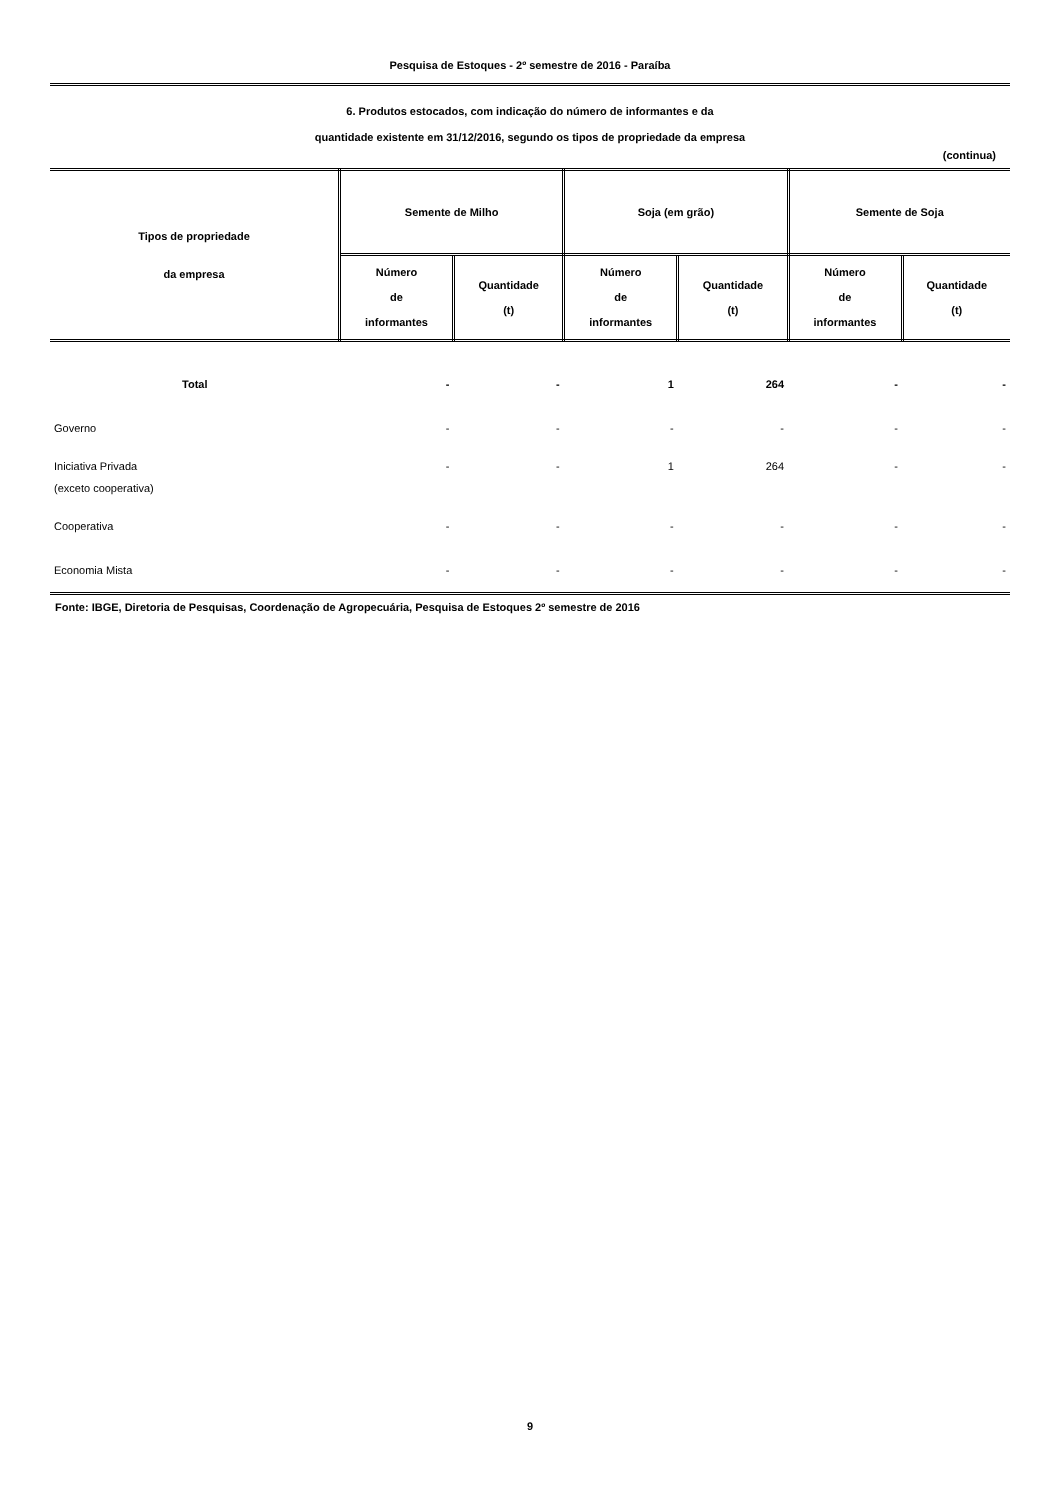Pesquisa de Estoques - 2º semestre de 2016 - Paraíba
6. Produtos estocados, com indicação do número de informantes e da
quantidade existente em 31/12/2016, segundo os tipos de propriedade da empresa
(continua)
| Tipos de propriedade da empresa | Semente de Milho | | Soja (em grão) | | Semente de Soja | |
| --- | --- | --- | --- | --- | --- | --- |
| | Número de informantes | Quantidade (t) | Número de informantes | Quantidade (t) | Número de informantes | Quantidade (t) |
| Total | - | - | 1 | 264 | - | - |
| Governo | - | - | - | - | - | - |
| Iniciativa Privada (exceto cooperativa) | - | - | 1 | 264 | - | - |
| Cooperativa | - | - | - | - | - | - |
| Economia Mista | - | - | - | - | - | - |
Fonte: IBGE, Diretoria de Pesquisas, Coordenação de Agropecuária, Pesquisa de Estoques 2º semestre de 2016
9